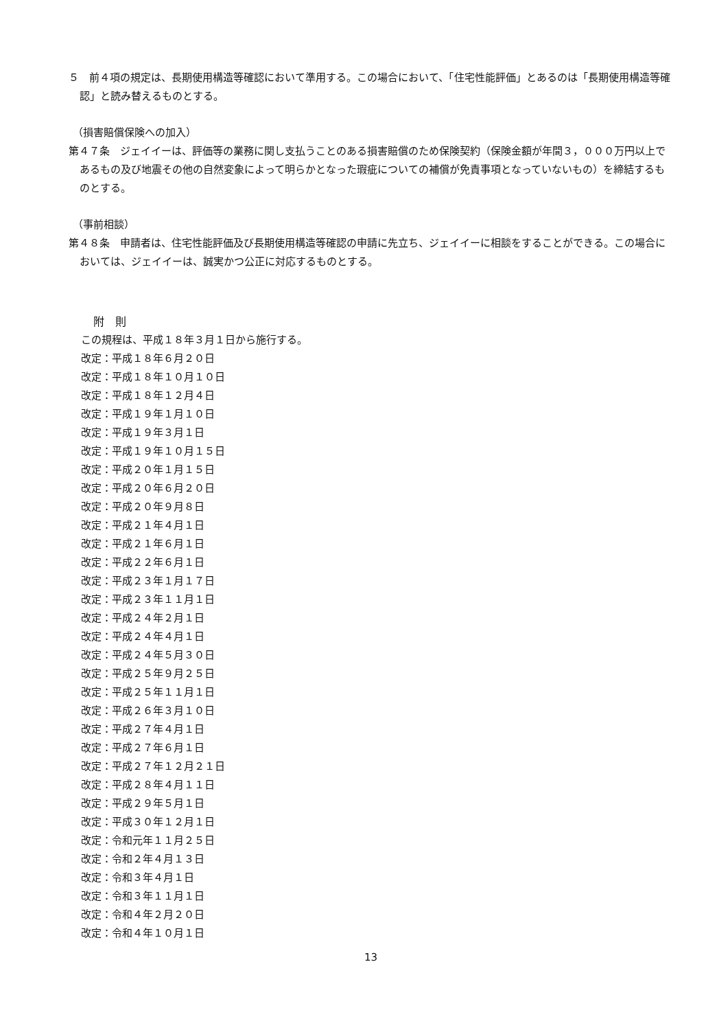５　前４項の規定は、長期使用構造等確認において準用する。この場合において、「住宅性能評価」とあるのは「長期使用構造等確認」と読み替えるものとする。
（損害賠償保険への加入）
第４７条　ジェイイーは、評価等の業務に関し支払うことのある損害賠償のため保険契約（保険金額が年間３，０００万円以上であるもの及び地震その他の自然変象によって明らかとなった瑕疵についての補償が免責事項となっていないもの）を締結するものとする。
（事前相談）
第４８条　申請者は、住宅性能評価及び長期使用構造等確認の申請に先立ち、ジェイイーに相談をすることができる。この場合においては、ジェイイーは、誠実かつ公正に対応するものとする。
附　則
この規程は、平成１８年３月１日から施行する。
改定：平成１８年６月２０日
改定：平成１８年１０月１０日
改定：平成１８年１２月４日
改定：平成１９年１月１０日
改定：平成１９年３月１日
改定：平成１９年１０月１５日
改定：平成２０年１月１５日
改定：平成２０年６月２０日
改定：平成２０年９月８日
改定：平成２１年４月１日
改定：平成２１年６月１日
改定：平成２２年６月１日
改定：平成２３年１月１７日
改定：平成２３年１１月１日
改定：平成２４年２月１日
改定：平成２４年４月１日
改定：平成２４年５月３０日
改定：平成２５年９月２５日
改定：平成２５年１１月１日
改定：平成２６年３月１０日
改定：平成２７年４月１日
改定：平成２７年６月１日
改定：平成２７年１２月２１日
改定：平成２８年４月１１日
改定：平成２９年５月１日
改定：平成３０年１２月１日
改定：令和元年１１月２５日
改定：令和２年４月１３日
改定：令和３年４月１日
改定：令和３年１１月１日
改定：令和４年２月２０日
改定：令和４年１０月１日
13